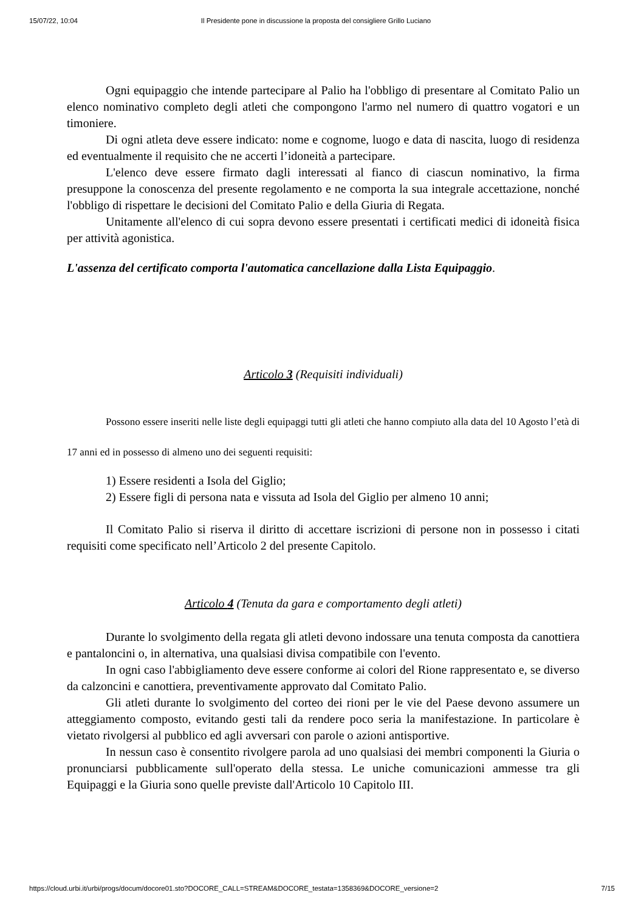15/07/22, 10:04 Il Presidente pone in discussione la proposta del consigliere Grillo Luciano
Ogni equipaggio che intende partecipare al Palio ha l'obbligo di presentare al Comitato Palio un elenco nominativo completo degli atleti che compongono l'armo nel numero di quattro vogatori e un timoniere.
Di ogni atleta deve essere indicato: nome e cognome, luogo e data di nascita, luogo di residenza ed eventualmente il requisito che ne accerti l’idoneità a partecipare.
L'elenco deve essere firmato dagli interessati al fianco di ciascun nominativo, la firma presuppone la conoscenza del presente regolamento e ne comporta la sua integrale accettazione, nonché l'obbligo di rispettare le decisioni del Comitato Palio e della Giuria di Regata.
Unitamente all'elenco di cui sopra devono essere presentati i certificati medici di idoneità fisica per attività agonistica.
L'assenza del certificato comporta l'automatica cancellazione dalla Lista Equipaggio.
Articolo 3 (Requisiti individuali)
Possono essere inseriti nelle liste degli equipaggi tutti gli atleti che hanno compiuto alla data del 10 Agosto l’età di 17 anni ed in possesso di almeno uno dei seguenti requisiti:
1) Essere residenti a Isola del Giglio;
2) Essere figli di persona nata e vissuta ad Isola del Giglio per almeno 10 anni;
Il Comitato Palio si riserva il diritto di accettare iscrizioni di persone non in possesso i citati requisiti come specificato nell’Articolo 2 del presente Capitolo.
Articolo 4 (Tenuta da gara e comportamento degli atleti)
Durante lo svolgimento della regata gli atleti devono indossare una tenuta composta da canottiera e pantaloncini o, in alternativa, una qualsiasi divisa compatibile con l'evento.
In ogni caso l'abbigliamento deve essere conforme ai colori del Rione rappresentato e, se diverso da calzoncini e canottiera, preventivamente approvato dal Comitato Palio.
Gli atleti durante lo svolgimento del corteo dei rioni per le vie del Paese devono assumere un atteggiamento composto, evitando gesti tali da rendere poco seria la manifestazione. In particolare è vietato rivolgersi al pubblico ed agli avversari con parole o azioni antisportive.
In nessun caso è consentito rivolgere parola ad uno qualsiasi dei membri componenti la Giuria o pronunciarsi pubblicamente sull'operato della stessa. Le uniche comunicazioni ammesse tra gli Equipaggi e la Giuria sono quelle previste dall'Articolo 10 Capitolo III.
https://cloud.urbi.it/urbi/progs/docum/docore01.sto?DOCORE_CALL=STREAM&DOCORE_testata=1358369&DOCORE_versione=2 7/15